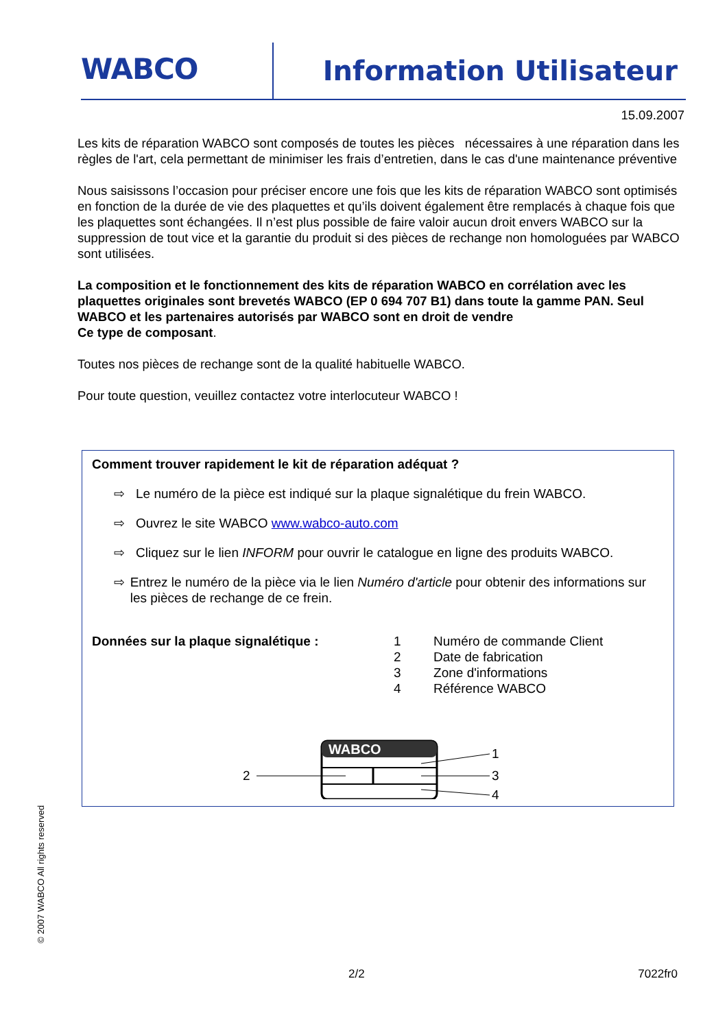WABCO Information Utilisateur
15.09.2007
Les kits de réparation WABCO sont composés de toutes les pièces nécessaires à une réparation dans les règles de l'art, cela permettant de minimiser les frais d’entretien, dans le cas d'une maintenance préventive
Nous saisissons l’occasion pour préciser encore une fois que les kits de réparation WABCO sont optimisés en fonction de la durée de vie des plaquettes et qu’ils doivent également être remplacés à chaque fois que les plaquettes sont échangées. Il n’est plus possible de faire valoir aucun droit envers WABCO sur la suppression de tout vice et la garantie du produit si des pièces de rechange non homologuées par WABCO sont utilisées.
La composition et le fonctionnement des kits de réparation WABCO en corrélation avec les plaquettes originales sont brevetés WABCO (EP 0 694 707 B1) dans toute la gamme PAN. Seul WABCO et les partenaires autorisés par WABCO sont en droit de vendre
Ce type de composant.
Toutes nos pièces de rechange sont de la qualité habituelle WABCO.
Pour toute question, veuillez contactez votre interlocuteur WABCO !
Comment trouver rapidement le kit de réparation adéquat ?
⇨ Le numéro de la pièce est indiqué sur la plaque signalétique du frein WABCO.
⇨ Ouvrez le site WABCO www.wabco-auto.com
⇨ Cliquez sur le lien INFORM pour ouvrir le catalogue en ligne des produits WABCO.
⇨ Entrez le numéro de la pièce via le lien Numéro d'article pour obtenir des informations sur les pièces de rechange de ce frein.
Données sur la plaque signalétique :
1 Numéro de commande Client
2 Date de fabrication
3 Zone d'informations
4 Référence WABCO
WABCO
2
1
3
4
© 2007 WABCO All rights reserved
2/2 7022fr0